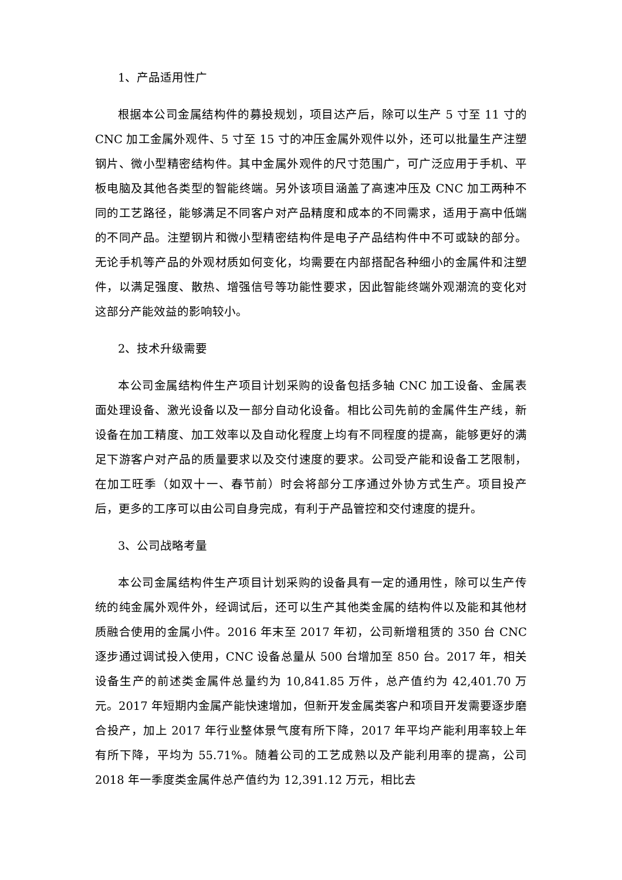1、产品适用性广
根据本公司金属结构件的募投规划，项目达产后，除可以生产 5 寸至 11 寸的 CNC 加工金属外观件、5 寸至 15 寸的冲压金属外观件以外，还可以批量生产注塑钢片、微小型精密结构件。其中金属外观件的尺寸范围广，可广泛应用于手机、平板电脑及其他各类型的智能终端。另外该项目涵盖了高速冲压及 CNC 加工两种不同的工艺路径，能够满足不同客户对产品精度和成本的不同需求，适用于高中低端的不同产品。注塑钢片和微小型精密结构件是电子产品结构件中不可或缺的部分。无论手机等产品的外观材质如何变化，均需要在内部搭配各种细小的金属件和注塑件，以满足强度、散热、增强信号等功能性要求，因此智能终端外观潮流的变化对这部分产能效益的影响较小。
2、技术升级需要
本公司金属结构件生产项目计划采购的设备包括多轴 CNC 加工设备、金属表面处理设备、激光设备以及一部分自动化设备。相比公司先前的金属件生产线，新设备在加工精度、加工效率以及自动化程度上均有不同程度的提高，能够更好的满足下游客户对产品的质量要求以及交付速度的要求。公司受产能和设备工艺限制，在加工旺季（如双十一、春节前）时会将部分工序通过外协方式生产。项目投产后，更多的工序可以由公司自身完成，有利于产品管控和交付速度的提升。
3、公司战略考量
本公司金属结构件生产项目计划采购的设备具有一定的通用性，除可以生产传统的纯金属外观件外，经调试后，还可以生产其他类金属的结构件以及能和其他材质融合使用的金属小件。2016 年末至 2017 年初，公司新增租赁的 350 台 CNC 逐步通过调试投入使用，CNC 设备总量从 500 台增加至 850 台。2017 年，相关设备生产的前述类金属件总量约为 10,841.85 万件，总产值约为 42,401.70 万元。2017 年短期内金属产能快速增加，但新开发金属类客户和项目开发需要逐步磨合投产，加上 2017 年行业整体景气度有所下降，2017 年平均产能利用率较上年有所下降，平均为 55.71%。随着公司的工艺成熟以及产能利用率的提高，公司 2018 年一季度类金属件总产值约为 12,391.12 万元，相比去